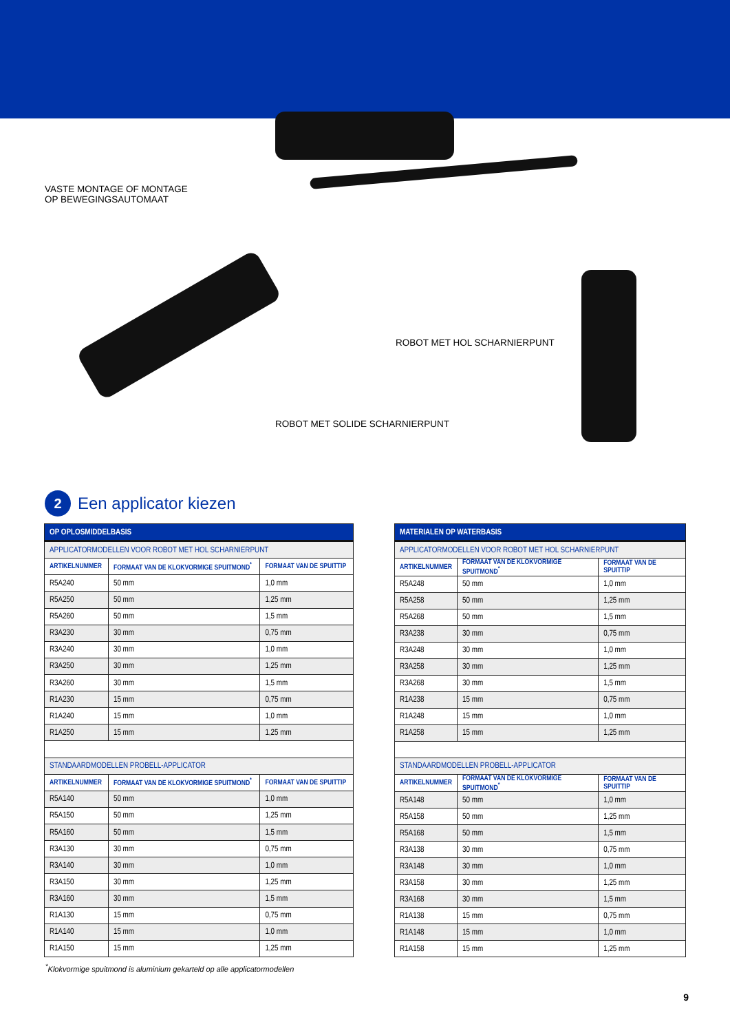VASTE MONTAGE OF MONTAGE
OP BEWEGINGSAUTOMAAT
ROBOT MET HOL SCHARNIERPUNT
ROBOT MET SOLIDE SCHARNIERPUNT
2 Een applicator kiezen
| OP OPLOSMIDDELBASIS | | |
| APPLICATORMODELLEN VOOR ROBOT MET HOL SCHARNIERPUNT | | |
| ARTIKELNUMMER | FORMAAT VAN DE KLOKVORMIGE SPUITMOND<sup>*</sup> | FORMAAT VAN DE SPUITTIP |
| R5A240 | 50 mm | 1,0 mm |
| R5A250 | 50 mm | 1,25 mm |
| R5A260 | 50 mm | 1,5 mm |
| R3A230 | 30 mm | 0,75 mm |
| R3A240 | 30 mm | 1,0 mm |
| R3A250 | 30 mm | 1,25 mm |
| R3A260 | 30 mm | 1,5 mm |
| R1A230 | 15 mm | 0,75 mm |
| R1A240 | 15 mm | 1,0 mm |
| R1A250 | 15 mm | 1,25 mm |
| STANDAARDMODELLEN PROBELL-APPLICATOR | | |
| ARTIKELNUMMER | FORMAAT VAN DE KLOKVORMIGE SPUITMOND<sup>*</sup> | FORMAAT VAN DE SPUITTIP |
| R5A140 | 50 mm | 1,0 mm |
| R5A150 | 50 mm | 1,25 mm |
| R5A160 | 50 mm | 1,5 mm |
| R3A130 | 30 mm | 0,75 mm |
| R3A140 | 30 mm | 1,0 mm |
| R3A150 | 30 mm | 1,25 mm |
| R3A160 | 30 mm | 1,5 mm |
| R1A130 | 15 mm | 0,75 mm |
| R1A140 | 15 mm | 1,0 mm |
| R1A150 | 15 mm | 1,25 mm |
| MATERIALEN OP WATERBASIS | | |
| APPLICATORMODELLEN VOOR ROBOT MET HOL SCHARNIERPUNT | | |
| ARTIKELNUMMER | FORMAAT VAN DE KLOKVORMIGE SPUITMOND<sup>*</sup> | FORMAAT VAN DE SPUITTIP |
| R5A248 | 50 mm | 1,0 mm |
| R5A258 | 50 mm | 1,25 mm |
| R5A268 | 50 mm | 1,5 mm |
| R3A238 | 30 mm | 0,75 mm |
| R3A248 | 30 mm | 1,0 mm |
| R3A258 | 30 mm | 1,25 mm |
| R3A268 | 30 mm | 1,5 mm |
| R1A238 | 15 mm | 0,75 mm |
| R1A248 | 15 mm | 1,0 mm |
| R1A258 | 15 mm | 1,25 mm |
| STANDAARDMODELLEN PROBELL-APPLICATOR | | |
| ARTIKELNUMMER | FORMAAT VAN DE KLOKVORMIGE SPUITMOND<sup>*</sup> | FORMAAT VAN DE SPUITTIP |
| R5A148 | 50 mm | 1,0 mm |
| R5A158 | 50 mm | 1,25 mm |
| R5A168 | 50 mm | 1,5 mm |
| R3A138 | 30 mm | 0,75 mm |
| R3A148 | 30 mm | 1,0 mm |
| R3A158 | 30 mm | 1,25 mm |
| R3A168 | 30 mm | 1,5 mm |
| R1A138 | 15 mm | 0,75 mm |
| R1A148 | 15 mm | 1,0 mm |
| R1A158 | 15 mm | 1,25 mm |
<sup>*</sup> Klokvormige spuitmond is aluminium gekarteld op alle applicatormodellen
9